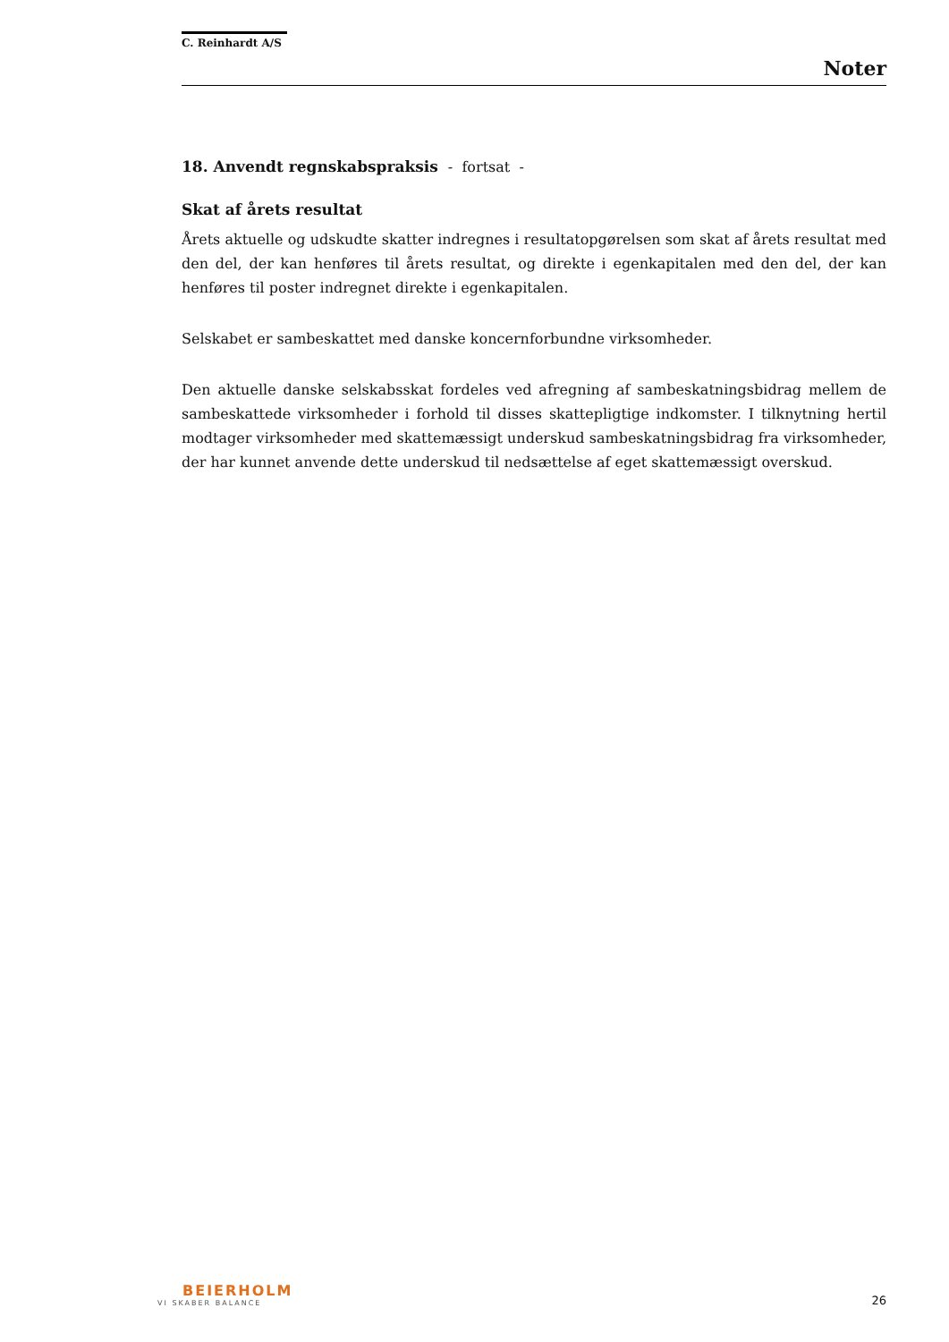C. Reinhardt A/S
Noter
18. Anvendt regnskabspraksis - fortsat -
Skat af årets resultat
Årets aktuelle og udskudte skatter indregnes i resultatopgørelsen som skat af årets resultat med den del, der kan henføres til årets resultat, og direkte i egenkapitalen med den del, der kan henføres til poster indregnet direkte i egenkapitalen.
Selskabet er sambeskattet med danske koncernforbundne virksomheder.
Den aktuelle danske selskabsskat fordeles ved afregning af sambeskatningsbidrag mellem de sambeskattede virksomheder i forhold til disses skattepligtige indkomster. I tilknytning hertil modtager virksomheder med skattemæssigt underskud sambeskatningsbidrag fra virksomheder, der har kunnet anvende dette underskud til nedsættelse af eget skattemæssigt overskud.
BEIERHOLM
VI SKABER BALANCE
26